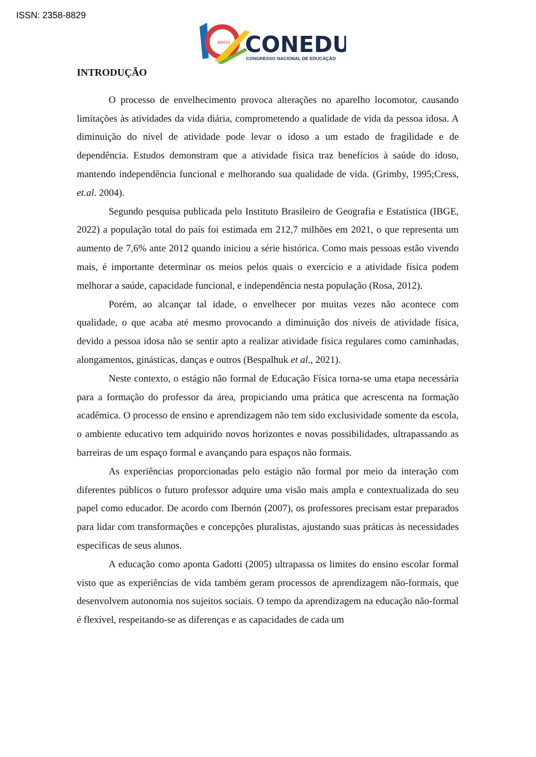ISSN: 2358-8829
ANOS
CONEDU
CONGRESSO NACIONAL DE EDUCAÇÃO
INTRODUÇÃO
O processo de envelhecimento provoca alterações no aparelho locomotor, causando limitações às atividades da vida diária, comprometendo a qualidade de vida da pessoa idosa. A diminuição do nível de atividade pode levar o idoso a um estado de fragilidade e de dependência. Estudos demonstram que a atividade física traz benefícios à saúde do idoso, mantendo independência funcional e melhorando sua qualidade de vida. (Grimby, 1995;Cress, et.al. 2004).
Segundo pesquisa publicada pelo Instituto Brasileiro de Geografia e Estatística (IBGE, 2022) a população total do país foi estimada em 212,7 milhões em 2021, o que representa um aumento de 7,6% ante 2012 quando iniciou a série histórica. Como mais pessoas estão vivendo mais, é importante determinar os meios pelos quais o exercício e a atividade física podem melhorar a saúde, capacidade funcional, e independência nesta população (Rosa, 2012).
Porém, ao alcançar tal idade, o envelhecer por muitas vezes não acontece com qualidade, o que acaba até mesmo provocando a diminuição dos níveis de atividade física, devido a pessoa idosa não se sentir apto a realizar atividade física regulares como caminhadas, alongamentos, ginásticas, danças e outros (Bespalhuk et al., 2021).
Neste contexto, o estágio não formal de Educação Física torna-se uma etapa necessária para a formação do professor da área, propiciando uma prática que acrescenta na formação acadêmica. O processo de ensino e aprendizagem não tem sido exclusividade somente da escola, o ambiente educativo tem adquirido novos horizontes e novas possibilidades, ultrapassando as barreiras de um espaço formal e avançando para espaços não formais.
As experiências proporcionadas pelo estágio não formal por meio da interação com diferentes públicos o futuro professor adquire uma visão mais ampla e contextualizada do seu papel como educador. De acordo com Ibernón (2007), os professores precisam estar preparados para lidar com transformações e concepções pluralistas, ajustando suas práticas às necessidades específicas de seus alunos.
A educação como aponta Gadotti (2005) ultrapassa os limites do ensino escolar formal visto que as experiências de vida também geram processos de aprendizagem não-formais, que desenvolvem autonomia nos sujeitos sociais. O tempo da aprendizagem na educação não-formal é flexível, respeitando-se as diferenças e as capacidades de cada um